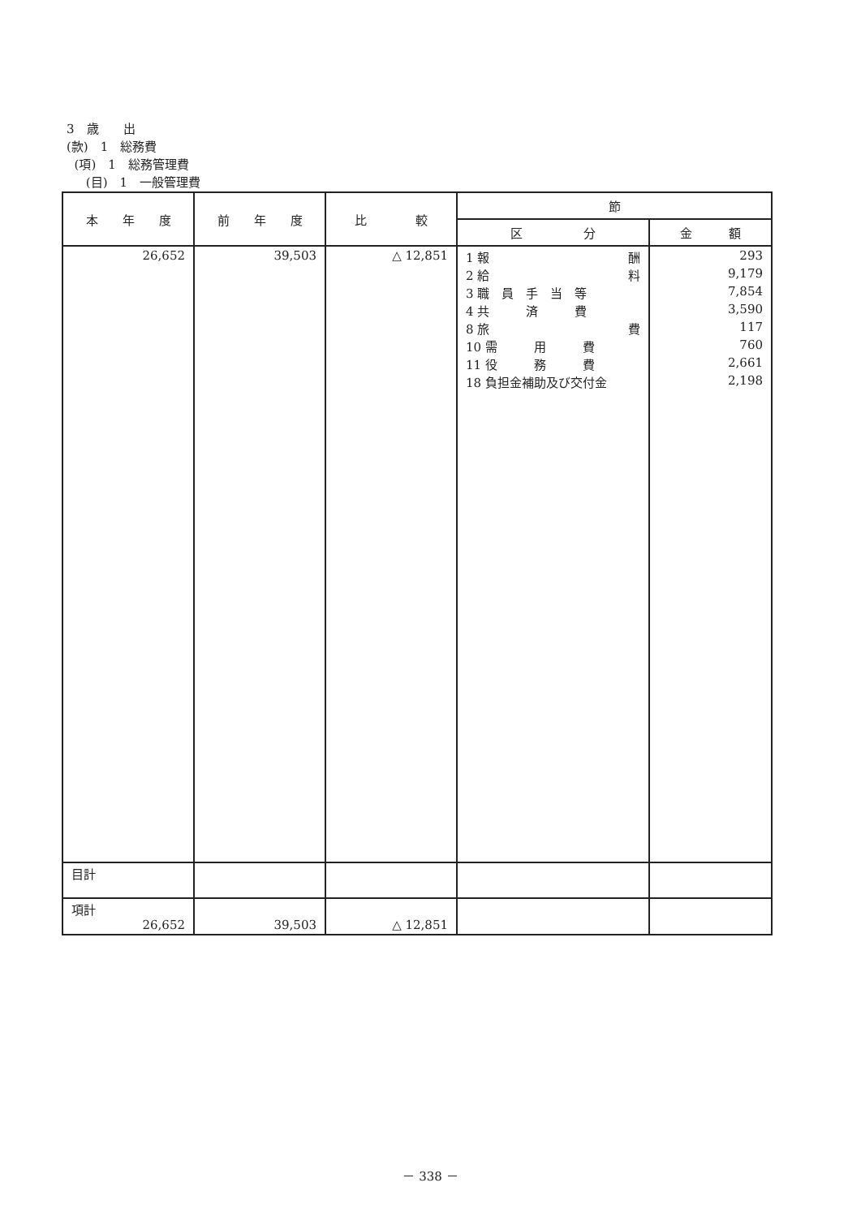3　歳　　出
(款)　1　総務費
(項)　1　総務管理費
(目)　1　一般管理費
| 本 年 度 | 前 年 度 | 比 較 | 節 | |
| --- | --- | --- | --- | --- |
| | | | 区 分 | 金 額 |
| 26,652 | 39,503 | △ 12,851 | 1 報 酬 2 給 料 3 職 員 手 当 等 4 共 済 費 8 旅 費 10 需 用 費 11 役 務 費 18 負担金補助及び交付金 | 293 9,179 7,854 3,590 117 760 2,661 2,198 |
| 目計 | | | | |
| 項計 26,652 | 39,503 | △ 12,851 | | |
－ 338 －